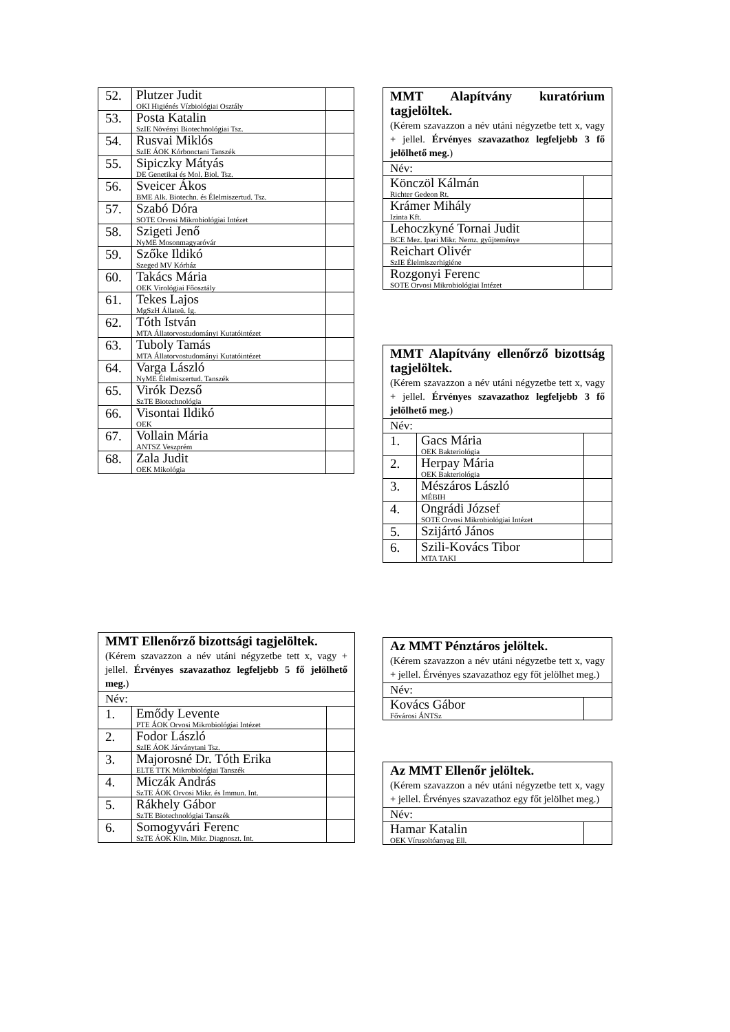| 52. | Plutzer Judit OKI Higiénés Vízbiológiai Osztály | |
| 53. | Posta Katalin SzIE Növényi Biotechnológiai Tsz. | |
| 54. | Rusvai Miklós SzIE ÁOK Kórbonctani Tanszék | |
| 55. | Sipiczky Mátyás DE Genetikai és Mol. Biol. Tsz. | |
| 56. | Sveicer Ákos BME Alk. Biotechn. és Élelmiszertud. Tsz. | |
| 57. | Szabó Dóra SOTE Orvosi Mikrobiológiai Intézet | |
| 58. | Szigeti Jenő NyME Mosonmagyaróvár | |
| 59. | Szőke Ildikó Szeged MV Kórház | |
| 60. | Takács Mária OEK Virológiai Főosztály | |
| 61. | Tekes Lajos MgSzH Állateü. Ig. | |
| 62. | Tóth István MTA Állatorvostudományi Kutatóintézet | |
| 63. | Tuboly Tamás MTA Állatorvostudományi Kutatóintézet | |
| 64. | Varga László NyME Élelmiszertud. Tanszék | |
| 65. | Virók Dezső SzTE Biotechnológia | |
| 66. | Visontai Ildikó OEK | |
| 67. | Vollain Mária ANTSZ Veszprém | |
| 68. | Zala Judit OEK Mikológia | |
| MMT Alapítvány kuratórium tagjelöltek. (Kérem szavazzon a név utáni négyzetbe tett x, vagy + jellel. Érvényes szavazathoz legfeljebb 3 fő jelölhető meg. ) | |
| Név: | |
| Könczöl Kálmán Richter Gedeon Rt. | |
| Krámer Mihály Izinta Kft. | |
| Lehoczkyné Tornai Judit BCE Mez. Ipari Mikr. Nemz. gyűjteménye | |
| Reichart Olivér SzIE Élelmiszerhigiéne | |
| Rozgonyi Ferenc SOTE Orvosi Mikrobiológiai Intézet | |
| MMT Alapítvány ellenőrző bizottság tagjelöltek. (Kérem szavazzon a név utáni négyzetbe tett x, vagy + jellel. Érvényes szavazathoz legfeljebb 3 fő jelölhető meg. ) | | |
| Név: | | |
| 1. | Gacs Mária OEK Bakteriológia | |
| 2. | Herpay Mária OEK Bakteriológia | |
| 3. | Mészáros László MÉBIH | |
| 4. | Ongrádi József SOTE Orvosi Mikrobiológiai Intézet | |
| 5. | Szijártó János | |
| 6. | Szili-Kovács Tibor MTA TAKI | |
| MMT Ellenőrző bizottsági tagjelöltek. (Kérem szavazzon a név utáni négyzetbe tett x, vagy + jellel. Érvényes szavazathoz legfeljebb 5 fő jelölhető meg. ) | | |
| Név: | | |
| 1. | Emődy Levente PTE ÁOK Orvosi Mikrobiológiai Intézet | |
| 2. | Fodor László SzIE ÁOK Járványtani Tsz. | |
| 3. | Majorosné Dr. Tóth Erika ELTE TTK Mikrobiológiai Tanszék | |
| 4. | Miczák András SzTE ÁOK Orvosi Mikr. és Immun. Int. | |
| 5. | Rákhely Gábor SzTE Biotechnológiai Tanszék | |
| 6. | Somogyvári Ferenc SzTE ÁOK Klin. Mikr. Diagnoszt. Int. | |
| Az MMT Pénztáros jelöltek. (Kérem szavazzon a név utáni négyzetbe tett x, vagy + jellel. Érvényes szavazathoz egy főt jelölhet meg.) | |
| Név: | |
| Kovács Gábor Fővárosi ÁNTSz | |
| Az MMT Ellenőr jelöltek. (Kérem szavazzon a név utáni négyzetbe tett x, vagy + jellel. Érvényes szavazathoz egy főt jelölhet meg.) | |
| Név: | |
| Hamar Katalin OEK Vírusoltóanyag Ell. | |